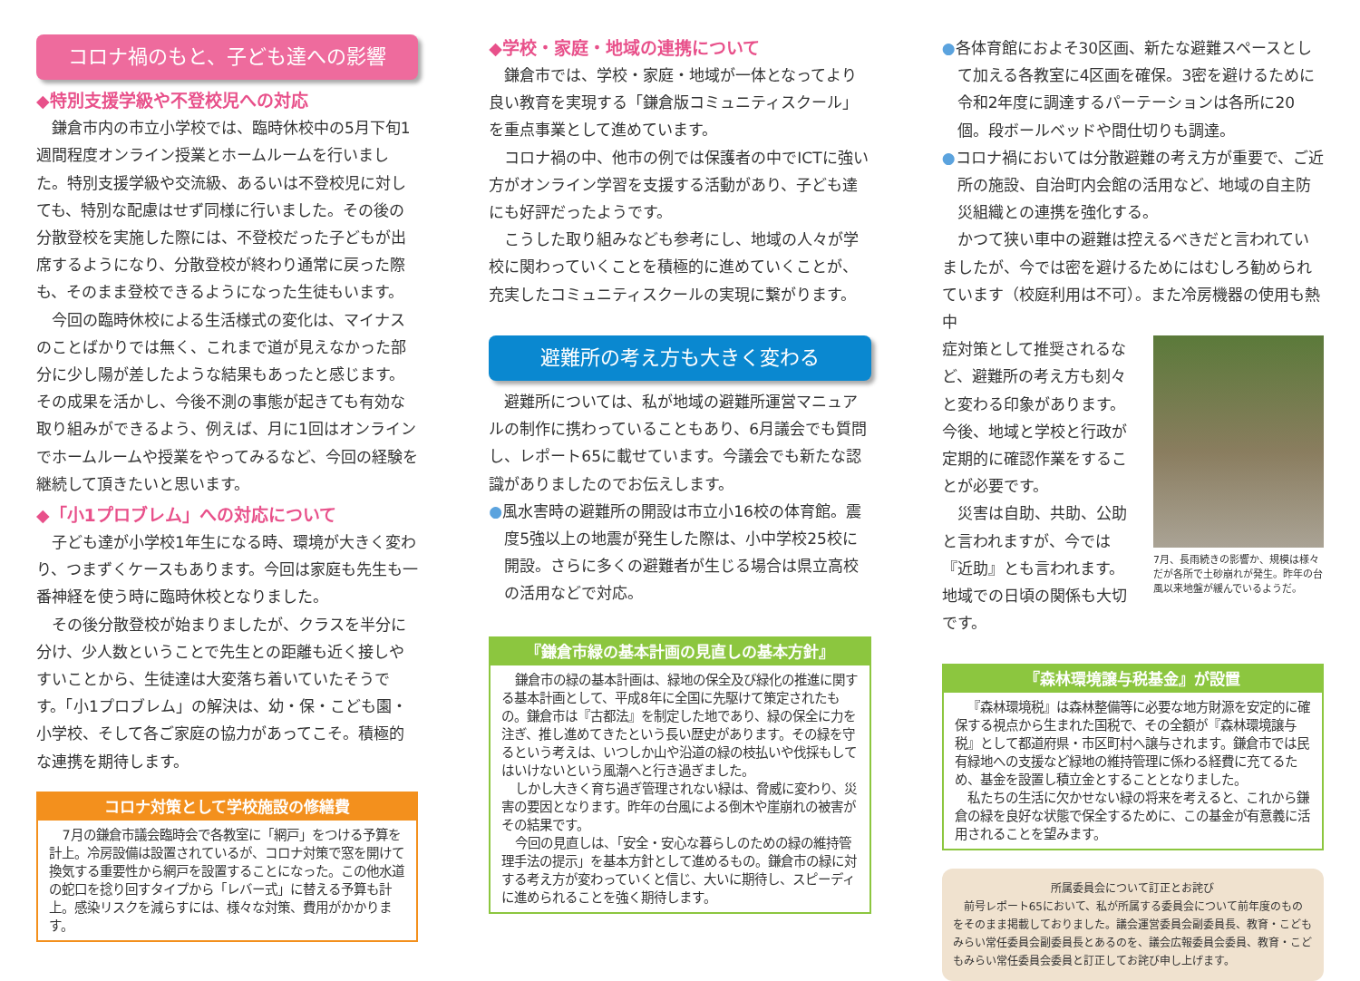コロナ禍のもと、子ども達への影響
◆特別支援学級や不登校児への対応
鎌倉市内の市立小学校では、臨時休校中の5月下旬1週間程度オンライン授業とホームルームを行いました。特別支援学級や交流級、あるいは不登校児に対しても、特別な配慮はせず同様に行いました。その後の分散登校を実施した際には、不登校だった子どもが出席するようになり、分散登校が終わり通常に戻った際も、そのまま登校できるようになった生徒もいます。
今回の臨時休校による生活様式の変化は、マイナスのことばかりでは無く、これまで道が見えなかった部分に少し陽が差したような結果もあったと感じます。その成果を活かし、今後不測の事態が起きても有効な取り組みができるよう、例えば、月に1回はオンラインでホームルームや授業をやってみるなど、今回の経験を継続して頂きたいと思います。
◆「小1プロブレム」への対応について
子ども達が小学校1年生になる時、環境が大きく変わり、つまずくケースもあります。今回は家庭も先生も一番神経を使う時に臨時休校となりました。
その後分散登校が始まりましたが、クラスを半分に分け、少人数ということで先生との距離も近く接しやすいことから、生徒達は大変落ち着いていたそうです。「小1プロブレム」の解決は、幼・保・こども園・小学校、そして各ご家庭の協力があってこそ。積極的な連携を期待します。
コロナ対策として学校施設の修繕費
7月の鎌倉市議会臨時会で各教室に「網戸」をつける予算を計上。冷房設備は設置されているが、コロナ対策で窓を開けて換気する重要性から網戸を設置することになった。この他水道の蛇口を捻り回すタイプから「レバー式」に替える予算も計上。感染リスクを減らすには、様々な対策、費用がかかります。
◆学校・家庭・地域の連携について
鎌倉市では、学校・家庭・地域が一体となってより良い教育を実現する「鎌倉版コミュニティスクール」を重点事業として進めています。
コロナ禍の中、他市の例では保護者の中でICTに強い方がオンライン学習を支援する活動があり、子ども達にも好評だったようです。
こうした取り組みなども参考にし、地域の人々が学校に関わっていくことを積極的に進めていくことが、充実したコミュニティスクールの実現に繋がります。
避難所の考え方も大きく変わる
避難所については、私が地域の避難所運営マニュアルの制作に携わっていることもあり、6月議会でも質問し、レポート65に載せています。今議会でも新たな認識がありましたのでお伝えします。
●風水害時の避難所の開設は市立小16校の体育館。震度5強以上の地震が発生した際は、小中学校25校に開設。さらに多くの避難者が生じる場合は県立高校の活用などで対応。
『鎌倉市緑の基本計画の見直しの基本方針』
鎌倉市の緑の基本計画は、緑地の保全及び緑化の推進に関する基本計画として、平成8年に全国に先駆けて策定されたもの。鎌倉市は『古都法』を制定した地であり、緑の保全に力を注ぎ、推し進めてきたという長い歴史があります。その緑を守るという考えは、いつしか山や沿道の緑の枝払いや伐採もしてはいけないという風潮へと行き過ぎました。
しかし大きく育ち過ぎ管理されない緑は、脅威に変わり、災害の要因となります。昨年の台風による倒木や崖崩れの被害がその結果です。
今回の見直しは、「安全・安心な暮らしのための緑の維持管理手法の提示」を基本方針として進めるもの。鎌倉市の緑に対する考え方が変わっていくと信じ、大いに期待し、スピーディに進められることを強く期待します。
●各体育館におよそ30区画、新たな避難スペースとして加える各教室に4区画を確保。3密を避けるために令和2年度に調達するパーテーションは各所に20個。段ボールベッドや間仕切りも調達。
●コロナ禍においては分散避難の考え方が重要で、ご近所の施設、自治町内会館の活用など、地域の自主防災組織との連携を強化する。
かつて狭い車中の避難は控えるべきだと言われていましたが、今では密を避けるためにはむしろ勧められています（校庭利用は不可）。また冷房機器の使用も熱中
7月、長雨続きの影響か、規模は様々だが各所で土砂崩れが発生。昨年の台風以来地盤が緩んでいるようだ。
症対策として推奨されるなど、避難所の考え方も刻々と変わる印象があります。今後、地域と学校と行政が定期的に確認作業をすることが必要です。
災害は自助、共助、公助と言われますが、今では『近助』とも言われます。地域での日頃の関係も大切です。
『森林環境譲与税基金』が設置
『森林環境税』は森林整備等に必要な地方財源を安定的に確保する視点から生まれた国税で、その全額が『森林環境譲与税』として都道府県・市区町村へ譲与されます。鎌倉市では民有緑地への支援など緑地の維持管理に係わる経費に充てるため、基金を設置し積立金とすることとなりました。
私たちの生活に欠かせない緑の将来を考えると、これから鎌倉の緑を良好な状態で保全するために、この基金が有意義に活用されることを望みます。
所属委員会について訂正とお詫び
前号レポート65において、私が所属する委員会について前年度のものをそのまま掲載しておりました。議会運営委員会副委員長、教育・こどもみらい常任委員会副委員長とあるのを、議会広報委員会委員、教育・こどもみらい常任委員会委員と訂正してお詫び申し上げます。